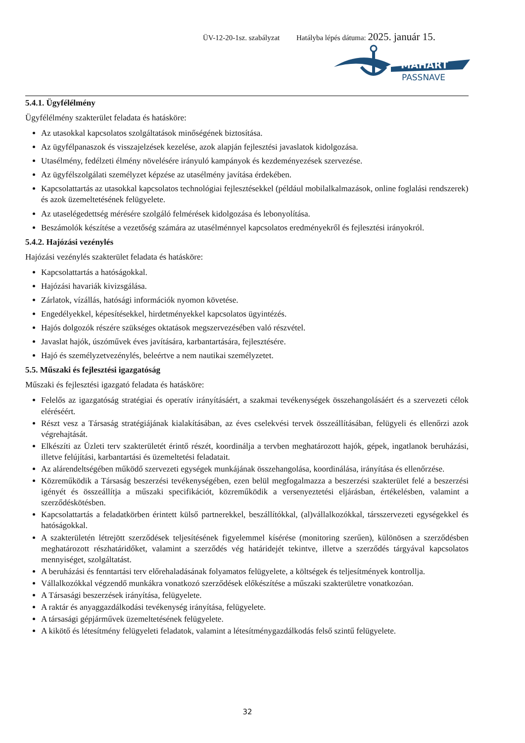ÜV-12-20-1sz. szabályzat Hatályba lépés dátuma: 2025. január 15.
MAHART
PASSNAVE
5.4.1. Ügyfélélmény
Ügyfélélmény szakterület feladata és hatásköre:
Az utasokkal kapcsolatos szolgáltatások minőségének biztosítása.
Az ügyfélpanaszok és visszajelzések kezelése, azok alapján fejlesztési javaslatok kidolgozása.
Utasélmény, fedélzeti élmény növelésére irányuló kampányok és kezdeményezések szervezése.
Az ügyfélszolgálati személyzet képzése az utasélmény javítása érdekében.
Kapcsolattartás az utasokkal kapcsolatos technológiai fejlesztésekkel (például mobilalkalmazások, online foglalási rendszerek) és azok üzemeltetésének felügyelete.
Az utaselégedettség mérésére szolgáló felmérések kidolgozása és lebonyolítása.
Beszámolók készítése a vezetőség számára az utasélménnyel kapcsolatos eredményekről és fejlesztési irányokról.
5.4.2. Hajózási vezénylés
Hajózási vezénylés szakterület feladata és hatásköre:
Kapcsolattartás a hatóságokkal.
Hajózási havariák kivizsgálása.
Zárlatok, vízállás, hatósági információk nyomon követése.
Engedélyekkel, képesítésekkel, hirdetményekkel kapcsolatos ügyintézés.
Hajós dolgozók részére szükséges oktatások megszervezésében való részvétel.
Javaslat hajók, úszóművek éves javítására, karbantartására, fejlesztésére.
Hajó és személyzetvezénylés, beleértve a nem nautikai személyzetet.
5.5. Műszaki és fejlesztési igazgatóság
Műszaki és fejlesztési igazgató feladata és hatásköre:
Felelős az igazgatóság stratégiai és operatív irányításáért, a szakmai tevékenységek összehangolásáért és a szervezeti célok eléréséért.
Részt vesz a Társaság stratégiájának kialakításában, az éves cselekvési tervek összeállításában, felügyeli és ellenőrzi azok végrehajtását.
Elkészíti az Üzleti terv szakterületét érintő részét, koordinálja a tervben meghatározott hajók, gépek, ingatlanok beruházási, illetve felújítási, karbantartási és üzemeltetési feladatait.
Az alárendeltségében működő szervezeti egységek munkájának összehangolása, koordinálása, irányítása és ellenőrzése.
Közreműködik a Társaság beszerzési tevékenységében, ezen belül megfogalmazza a beszerzési szakterület felé a beszerzési igényét és összeállítja a műszaki specifikációt, közreműködik a versenyeztetési eljárásban, értékelésben, valamint a szerződéskötésben.
Kapcsolattartás a feladatkörben érintett külső partnerekkel, beszállítókkal, (al)vállalkozókkal, társszervezeti egységekkel és hatóságokkal.
A szakterületén létrejött szerződések teljesítésének figyelemmel kísérése (monitoring szerűen), különösen a szerződésben meghatározott részhatáridőket, valamint a szerződés vég határidejét tekintve, illetve a szerződés tárgyával kapcsolatos mennyiséget, szolgáltatást.
A beruházási és fenntartási terv előrehaladásának folyamatos felügyelete, a költségek és teljesítmények kontrollja.
Vállalkozókkal végzendő munkákra vonatkozó szerződések előkészítése a műszaki szakterületre vonatkozóan.
A Társasági beszerzések irányítása, felügyelete.
A raktár és anyaggazdálkodási tevékenység irányítása, felügyelete.
A társasági gépjárművek üzemeltetésének felügyelete.
A kikötő és létesítmény felügyeleti feladatok, valamint a létesítménygazdálkodás felső szintű felügyelete.
32